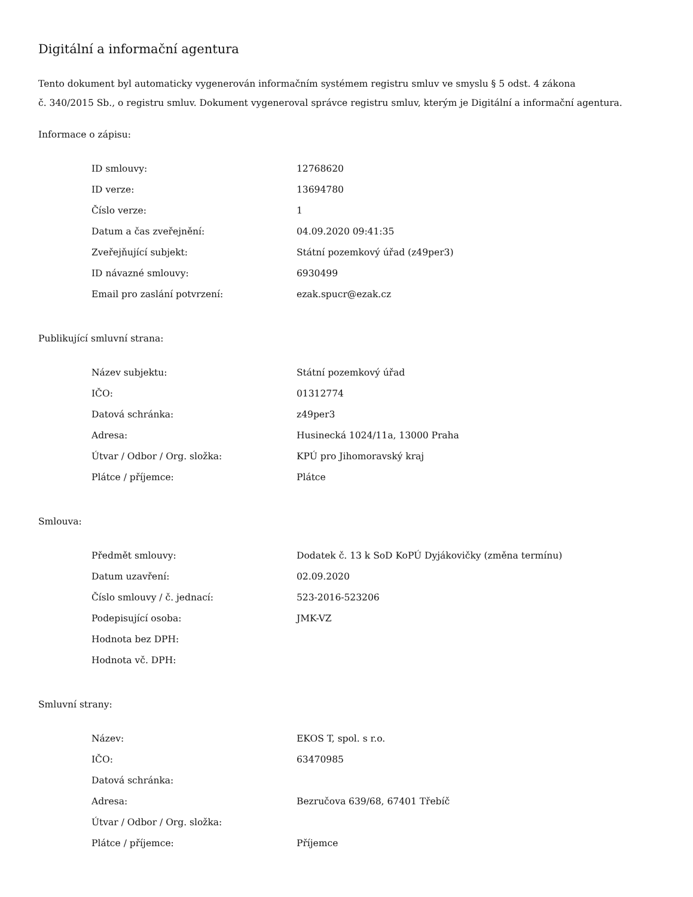Digitální a informační agentura
Tento dokument byl automaticky vygenerován informačním systémem registru smluv ve smyslu § 5 odst. 4 zákona
č. 340/2015 Sb., o registru smluv. Dokument vygeneroval správce registru smluv, kterým je Digitální a informační agentura.
Informace o zápisu:
| ID smlouvy: | 12768620 |
| ID verze: | 13694780 |
| Číslo verze: | 1 |
| Datum a čas zveřejnění: | 04.09.2020 09:41:35 |
| Zveřejňující subjekt: | Státní pozemkový úřad (z49per3) |
| ID návazné smlouvy: | 6930499 |
| Email pro zaslání potvrzení: | ezak.spucr@ezak.cz |
Publikující smluvní strana:
| Název subjektu: | Státní pozemkový úřad |
| IČO: | 01312774 |
| Datová schránka: | z49per3 |
| Adresa: | Husinecká 1024/11a, 13000 Praha |
| Útvar / Odbor / Org. složka: | KPÚ pro Jihomoravský kraj |
| Plátce / příjemce: | Plátce |
Smlouva:
| Předmět smlouvy: | Dodatek č. 13 k SoD KoPÚ Dyjákovičky (změna termínu) |
| Datum uzavření: | 02.09.2020 |
| Číslo smlouvy / č. jednací: | 523-2016-523206 |
| Podepisující osoba: | JMK-VZ |
| Hodnota bez DPH: | |
| Hodnota vč. DPH: | |
Smluvní strany:
| Název: | EKOS T, spol. s r.o. |
| IČO: | 63470985 |
| Datová schránka: | |
| Adresa: | Bezručova 639/68, 67401 Třebíč |
| Útvar / Odbor / Org. složka: | |
| Plátce / příjemce: | Příjemce |